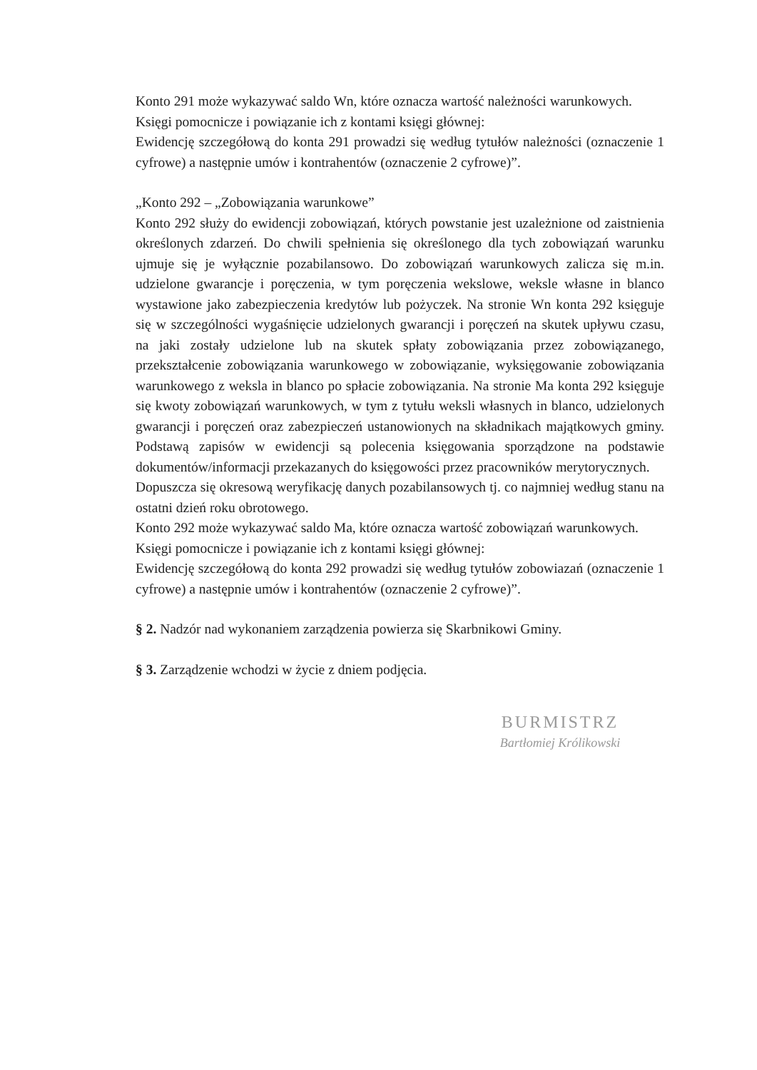Konto 291 może wykazywać saldo Wn, które oznacza wartość należności warunkowych.
Księgi pomocnicze i powiązanie ich z kontami księgi głównej:
Ewidencję szczegółową do konta 291 prowadzi się według tytułów należności (oznaczenie 1 cyfrowe) a następnie umów i kontrahentów (oznaczenie 2 cyfrowe)”.
„Konto 292 – „Zobowiązania warunkowe”
Konto 292 służy do ewidencji zobowiązań, których powstanie jest uzależnione od zaistnienia określonych zdarzeń. Do chwili spełnienia się określonego dla tych zobowiązań warunku ujmuje się je wyłącznie pozabilansowo. Do zobowiązań warunkowych zalicza się m.in. udzielone gwarancje i poręczenia, w tym poręczenia wekslowe, weksle własne in blanco wystawione jako zabezpieczenia kredytów lub pożyczek. Na stronie Wn konta 292 księguje się w szczególności wygaśnięcie udzielonych gwarancji i poręczeń na skutek upływu czasu, na jaki zostały udzielone lub na skutek spłaty zobowiązania przez zobowiązanego, przekształcenie zobowiązania warunkowego w zobowiązanie, wyksięgowanie zobowiązania warunkowego z weksla in blanco po spłacie zobowiązania. Na stronie Ma konta 292 księguje się kwoty zobowiązań warunkowych, w tym z tytułu weksli własnych in blanco, udzielonych gwarancji i poręczeń oraz zabezpieczeń ustanowionych na składnikach majątkowych gminy. Podstawą zapisów w ewidencji są polecenia księgowania sporządzone na podstawie dokumentów/informacji przekazanych do księgowości przez pracowników merytorycznych.
Dopuszcza się okresową weryfikację danych pozabilansowych tj. co najmniej według stanu na ostatni dzień roku obrotowego.
Konto 292 może wykazywać saldo Ma, które oznacza wartość zobowiązań warunkowych.
Księgi pomocnicze i powiązanie ich z kontami księgi głównej:
Ewidencję szczegółową do konta 292 prowadzi się według tytułów zobowiazań (oznaczenie 1 cyfrowe) a następnie umów i kontrahentów (oznaczenie 2 cyfrowe)”.
§ 2. Nadzór nad wykonaniem zarządzenia powierza się Skarbnikowi Gminy.
§ 3. Zarządzenie wchodzi w życie z dniem podjęcia.
BURMISTRZ
Bartłomiej Królikowski